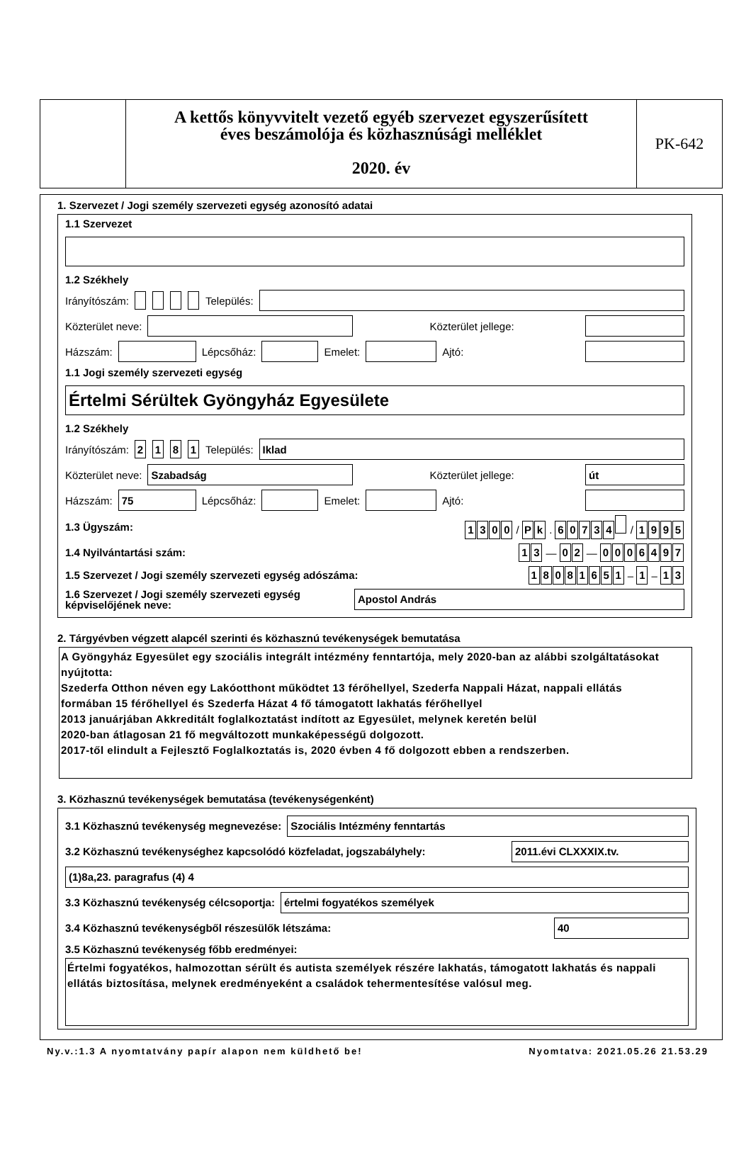A kettős könyvvitelt vezető egyéb szervezet egyszerűsített
éves beszámolója és közhasznúsági melléklet
2020. év
PK-642
1. Szervezet / Jogi személy szervezeti egység azonosító adatai
1.1 Szervezet
1.2 Székhely
Irányítószám: Település:
Közterület neve:
Közterület jellege:
Házszám:
Lépcsőház:
Emelet:
Ajtó:
1.1 Jogi személy szervezeti egység
Értelmi Sérültek Gyöngyház Egyesülete
1.2 Székhely
Irányítószám: 2181 Település:
Iklad
Közterület neve:
Szabadság
Közterület jellege:
út
Házszám:
75
Lépcsőház:
Emelet:
Ajtó:
1.3 Ügyszám: 1300 / P k . 60734 / 1995
1.4 Nyilvántartási szám: 1 3 — 0 2 — 0006497
1.5 Szervezet / Jogi személy szervezeti egység adószáma: 18081651 – 1 – 1 3
1.6 Szervezet / Jogi személy szervezeti egység képviselőjének neve:
Apostol András
2. Tárgyévben végzett alapcél szerinti és közhasznú tevékenységek bemutatása
A Gyöngyház Egyesület egy szociális integrált intézmény fenntartója, mely 2020-ban az alábbi szolgáltatásokat nyújtotta:
Szederfa Otthon néven egy Lakóotthont működtet 13 férőhellyel, Szederfa Nappali Házat, nappali ellátás
formában 15 férőhellyel és Szederfa Házat 4 fő támogatott lakhatás férőhellyel
2013 januárjában Akkreditált foglalkoztatást indított az Egyesület, melynek keretén belül
2020-ban átlagosan 21 fő megváltozott munkaképességű dolgozott.
2017-től elindult a Fejlesztő Foglalkoztatás is, 2020 évben 4 fő dolgozott ebben a rendszerben.
3. Közhasznú tevékenységek bemutatása (tevékenységenként)
3.1 Közhasznú tevékenység megnevezése:
Szociális Intézmény fenntartás
3.2 Közhasznú tevékenységhez kapcsolódó közfeladat, jogszabályhely:
2011.évi CLXXXIX.tv.
(1)8a,23. paragrafus (4) 4
3.3 Közhasznú tevékenység célcsoportja:
értelmi fogyatékos személyek
3.4 Közhasznú tevékenységből részesülők létszáma:
40
3.5 Közhasznú tevékenység főbb eredményei:
Értelmi fogyatékos, halmozottan sérült és autista személyek részére lakhatás, támogatott lakhatás és nappali ellátás biztosítása, melynek eredményeként a családok tehermentesítése valósul meg.
Ny.v.:1.3 A nyomtatvány papír alapon nem küldhető be! Nyomtatva: 2021.05.26 21.53.29